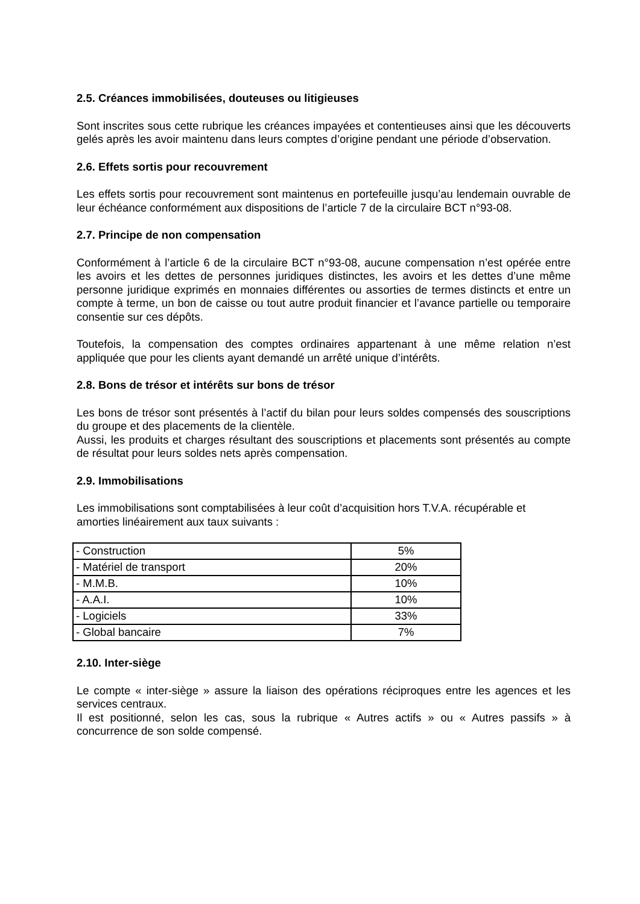2.5. Créances immobilisées, douteuses ou litigieuses
Sont inscrites sous cette rubrique les créances impayées et contentieuses ainsi que les découverts gelés après les avoir maintenu dans leurs comptes d’origine pendant une période d’observation.
2.6. Effets sortis pour recouvrement
Les effets sortis pour recouvrement sont maintenus en portefeuille jusqu’au lendemain ouvrable de leur échéance conformément aux dispositions de l’article 7 de la circulaire BCT n°93-08.
2.7. Principe de non compensation
Conformément à l’article 6 de la circulaire BCT n°93-08, aucune compensation n’est opérée entre les avoirs et les dettes de personnes juridiques distinctes, les avoirs et les dettes d’une même personne juridique exprimés en monnaies différentes ou assorties de termes distincts et entre un compte à terme, un bon de caisse ou tout autre produit financier et l’avance partielle ou temporaire consentie sur ces dépôts.
Toutefois, la compensation des comptes ordinaires appartenant à une même relation n’est appliquée que pour les clients ayant demandé un arrêté unique d’intérêts.
2.8. Bons de trésor et intérêts sur bons de trésor
Les bons de trésor sont présentés à l’actif du bilan pour leurs soldes compensés des souscriptions du groupe et des placements de la clientèle.
Aussi, les produits et charges résultant des souscriptions et placements sont présentés au compte de résultat pour leurs soldes nets après compensation.
2.9. Immobilisations
Les immobilisations sont comptabilisées à leur coût d’acquisition hors T.V.A. récupérable et amorties linéairement aux taux suivants :
| - Construction | 5% |
| - Matériel de transport | 20% |
| - M.M.B. | 10% |
| - A.A.I. | 10% |
| - Logiciels | 33% |
| - Global bancaire | 7% |
2.10. Inter-siège
Le compte « inter-siège » assure la liaison des opérations réciproques entre les agences et les services centraux.
Il est positionné, selon les cas, sous la rubrique « Autres actifs » ou « Autres passifs » à concurrence de son solde compensé.